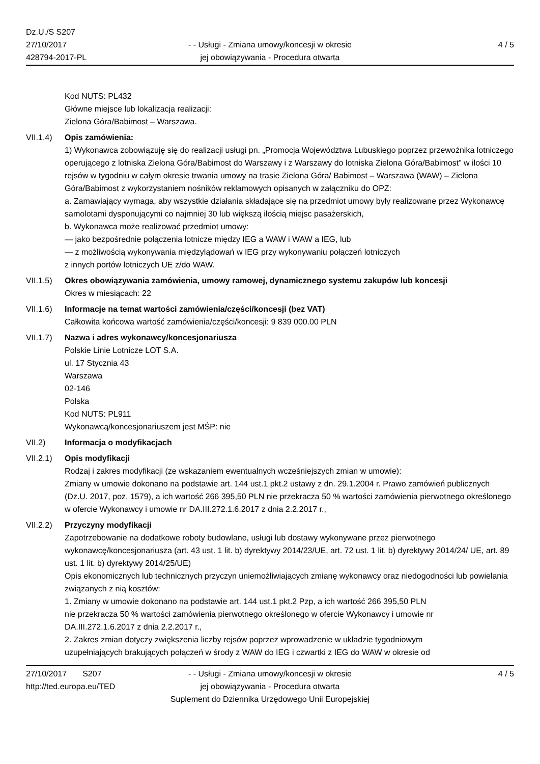Dz.U./S S207
27/10/2017
428794-2017-PL
- - Usługi - Zmiana umowy/koncesji w okresie
jej obowiązywania - Procedura otwarta
4 / 5
Kod NUTS: PL432
Główne miejsce lub lokalizacja realizacji:
Zielona Góra/Babimost – Warszawa.
VII.1.4)
Opis zamówienia:
1) Wykonawca zobowiązuję się do realizacji usługi pn. „Promocja Województwa Lubuskiego poprzez przewoźnika lotniczego operującego z lotniska Zielona Góra/Babimost do Warszawy i z Warszawy do lotniska Zielona Góra/Babimost” w ilości 10 rejsów w tygodniu w całym okresie trwania umowy na trasie Zielona Góra/ Babimost – Warszawa (WAW) – Zielona Góra/Babimost z wykorzystaniem nośników reklamowych opisanych w załączniku do OPZ:
a. Zamawiający wymaga, aby wszystkie działania składające się na przedmiot umowy były realizowane przez Wykonawcę samolotami dysponującymi co najmniej 30 lub większą ilością miejsc pasażerskich,
b. Wykonawca może realizować przedmiot umowy:
— jako bezpośrednie połączenia lotnicze między IEG a WAW i WAW a IEG, lub
— z możliwością wykonywania międzylądowań w IEG przy wykonywaniu połączeń lotniczych
z innych portów lotniczych UE z/do WAW.
VII.1.5)
Okres obowiązywania zamówienia, umowy ramowej, dynamicznego systemu zakupów lub koncesji
Okres w miesiącach: 22
VII.1.6)
Informacje na temat wartości zamówienia/części/koncesji (bez VAT)
Całkowita końcowa wartość zamówienia/części/koncesji: 9 839 000.00 PLN
VII.1.7)
Nazwa i adres wykonawcy/koncesjonariusza
Polskie Linie Lotnicze LOT S.A.
ul. 17 Stycznia 43
Warszawa
02-146
Polska
Kod NUTS: PL911
Wykonawcą/koncesjonariuszem jest MŚP: nie
VII.2) Informacja o modyfikacjach
VII.2.1)
Opis modyfikacji
Rodzaj i zakres modyfikacji (ze wskazaniem ewentualnych wcześniejszych zmian w umowie):
Zmiany w umowie dokonano na podstawie art. 144 ust.1 pkt.2 ustawy z dn. 29.1.2004 r. Prawo zamówień publicznych (Dz.U. 2017, poz. 1579), a ich wartość 266 395,50 PLN nie przekracza 50 % wartości zamówienia pierwotnego określonego w ofercie Wykonawcy i umowie nr DA.III.272.1.6.2017 z dnia 2.2.2017 r.,
VII.2.2)
Przyczyny modyfikacji
Zapotrzebowanie na dodatkowe roboty budowlane, usługi lub dostawy wykonywane przez pierwotnego wykonawcę/koncesjonariusza (art. 43 ust. 1 lit. b) dyrektywy 2014/23/UE, art. 72 ust. 1 lit. b) dyrektywy 2014/24/ UE, art. 89 ust. 1 lit. b) dyrektywy 2014/25/UE)
Opis ekonomicznych lub technicznych przyczyn uniemożliwiających zmianę wykonawcy oraz niedogodności lub powielania związanych z nią kosztów:
1. Zmiany w umowie dokonano na podstawie art. 144 ust.1 pkt.2 Pzp, a ich wartość 266 395,50 PLN
nie przekracza 50 % wartości zamówienia pierwotnego określonego w ofercie Wykonawcy i umowie nr
DA.III.272.1.6.2017 z dnia 2.2.2017 r.,
2. Zakres zmian dotyczy zwiększenia liczby rejsów poprzez wprowadzenie w układzie tygodniowym
uzupełniających brakujących połączeń w środy z WAW do IEG i czwartki z IEG do WAW w okresie od
27/10/2017 S207
http://ted.europa.eu/TED
- - Usługi - Zmiana umowy/koncesji w okresie
jej obowiązywania - Procedura otwarta
Suplement do Dziennika Urzędowego Unii Europejskiej
4 / 5